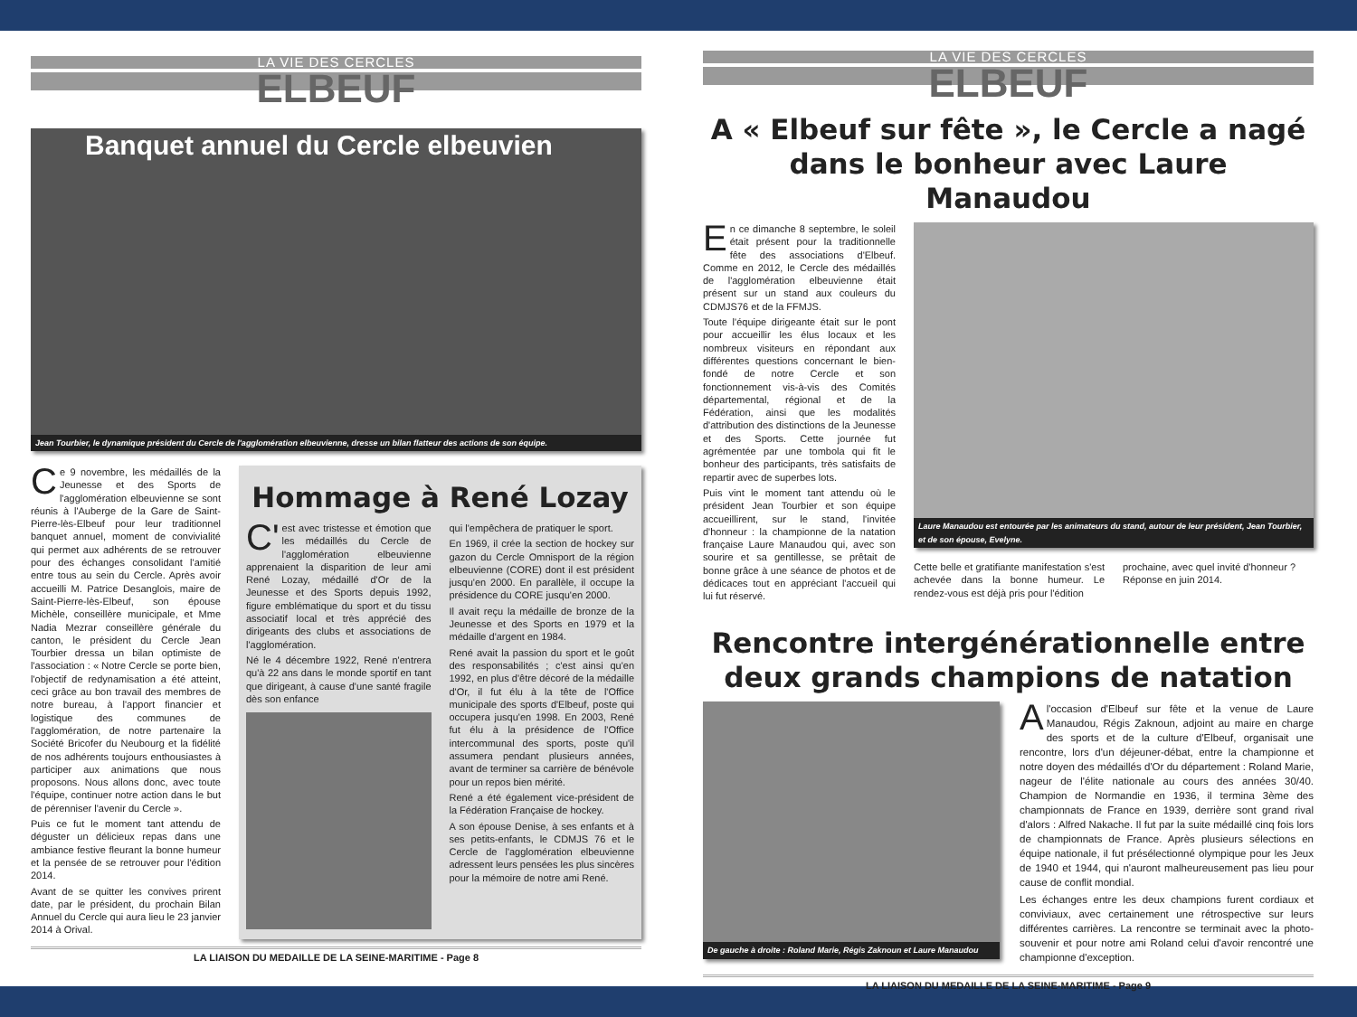LA VIE DES CERCLES
ELBEUF
Banquet annuel du Cercle elbeuvien
Jean Tourbier, le dynamique président du Cercle de l'agglomération elbeuvienne, dresse un bilan flatteur des actions de son équipe.
Ce 9 novembre, les médaillés de la Jeunesse et des Sports de l'agglomération elbeuvienne se sont réunis à l'Auberge de la Gare de Saint-Pierre-lès-Elbeuf pour leur traditionnel banquet annuel, moment de convivialité qui permet aux adhérents de se retrouver pour des échanges consolidant l'amitié entre tous au sein du Cercle. Après avoir accueilli M. Patrice Desanglois, maire de Saint-Pierre-lès-Elbeuf, son épouse Michèle, conseillère municipale, et Mme Nadia Mezrar conseillère générale du canton, le président du Cercle Jean Tourbier dressa un bilan optimiste de l'association : « Notre Cercle se porte bien, l'objectif de redynamisation a été atteint, ceci grâce au bon travail des membres de notre bureau, à l'apport financier et logistique des communes de l'agglomération, de notre partenaire la Société Bricofer du Neubourg et la fidélité de nos adhérents toujours enthousiastes à participer aux animations que nous proposons. Nous allons donc, avec toute l'équipe, continuer notre action dans le but de pérenniser l'avenir du Cercle ».
Puis ce fut le moment tant attendu de déguster un délicieux repas dans une ambiance festive fleurant la bonne humeur et la pensée de se retrouver pour l'édition 2014.
Avant de se quitter les convives prirent date, par le président, du prochain Bilan Annuel du Cercle qui aura lieu le 23 janvier 2014 à Orival.
Hommage à René Lozay
C' est avec tristesse et émotion que les médaillés du Cercle de l'agglomération elbeuvienne apprenaient la disparition de leur ami René Lozay, médaillé d'Or de la Jeunesse et des Sports depuis 1992, figure emblématique du sport et du tissu associatif local et très apprécié des dirigeants des clubs et associations de l'agglomération.
Né le 4 décembre 1922, René n'entrera qu'à 22 ans dans le monde sportif en tant que dirigeant, à cause d'une santé fragile dès son enfance
qui l'empêchera de pratiquer le sport.
En 1969, il crée la section de hockey sur gazon du Cercle Omnisport de la région elbeuvienne (CORE) dont il est président jusqu'en 2000. En parallèle, il occupe la présidence du CORE jusqu'en 2000.
Il avait reçu la médaille de bronze de la Jeunesse et des Sports en 1979 et la médaille d'argent en 1984.
René avait la passion du sport et le goût des responsabilités ; c'est ainsi qu'en 1992, en plus d'être décoré de la médaille d'Or, il fut élu à la tête de l'Office municipale des sports d'Elbeuf, poste qui occupera jusqu'en 1998. En 2003, René fut élu à la présidence de l'Office intercommunal des sports, poste qu'il assumera pendant plusieurs années, avant de terminer sa carrière de bénévole pour un repos bien mérité.
René a été également vice-président de la Fédération Française de hockey.
A son épouse Denise, à ses enfants et à ses petits-enfants, le CDMJS 76 et le Cercle de l'agglomération elbeuvienne adressent leurs pensées les plus sincères pour la mémoire de notre ami René.
LA LIAISON DU MEDAILLE DE LA SEINE-MARITIME - Page 8
LA VIE DES CERCLES
ELBEUF
A « Elbeuf sur fête », le Cercle a nagé dans le bonheur avec Laure Manaudou
En ce dimanche 8 septembre, le soleil était présent pour la traditionnelle fête des associations d'Elbeuf. Comme en 2012, le Cercle des médaillés de l'agglomération elbeuvienne était présent sur un stand aux couleurs du CDMJS76 et de la FFMJS.
Toute l'équipe dirigeante était sur le pont pour accueillir les élus locaux et les nombreux visiteurs en répondant aux différentes questions concernant le bien-fondé de notre Cercle et son fonctionnement vis-à-vis des Comités départemental, régional et de la Fédération, ainsi que les modalités d'attribution des distinctions de la Jeunesse et des Sports. Cette journée fut agrémentée par une tombola qui fit le bonheur des participants, très satisfaits de repartir avec de superbes lots.
Puis vint le moment tant attendu où le président Jean Tourbier et son équipe accueillirent, sur le stand, l'invitée d'honneur : la championne de la natation française Laure Manaudou qui, avec son sourire et sa gentillesse, se prêtait de bonne grâce à une séance de photos et de dédicaces tout en appréciant l'accueil qui lui fut réservé.
Laure Manaudou est entourée par les animateurs du stand, autour de leur président, Jean Tourbier, et de son épouse, Evelyne.
Cette belle et gratifiante manifestation s'est achevée dans la bonne humeur. Le rendez-vous est déjà pris pour l'édition
prochaine, avec quel invité d'honneur ?
Réponse en juin 2014.
Rencontre intergénérationnelle entre deux grands champions de natation
De gauche à droite : Roland Marie, Régis Zaknoun et Laure Manaudou
Al'occasion d'Elbeuf sur fête et la venue de Laure Manaudou, Régis Zaknoun, adjoint au maire en charge des sports et de la culture d'Elbeuf, organisait une rencontre, lors d'un déjeuner-débat, entre la championne et notre doyen des médaillés d'Or du département : Roland Marie, nageur de l'élite nationale au cours des années 30/40. Champion de Normandie en 1936, il termina 3ème des championnats de France en 1939, derrière sont grand rival d'alors : Alfred Nakache. Il fut par la suite médaillé cinq fois lors de championnats de France. Après plusieurs sélections en équipe nationale, il fut présélectionné olympique pour les Jeux de 1940 et 1944, qui n'auront malheureusement pas lieu pour cause de conflit mondial.
Les échanges entre les deux champions furent cordiaux et conviviaux, avec certainement une rétrospective sur leurs différentes carrières. La rencontre se terminait avec la photo-souvenir et pour notre ami Roland celui d'avoir rencontré une championne d'exception.
LA LIAISON DU MEDAILLE DE LA SEINE-MARITIME - Page 9